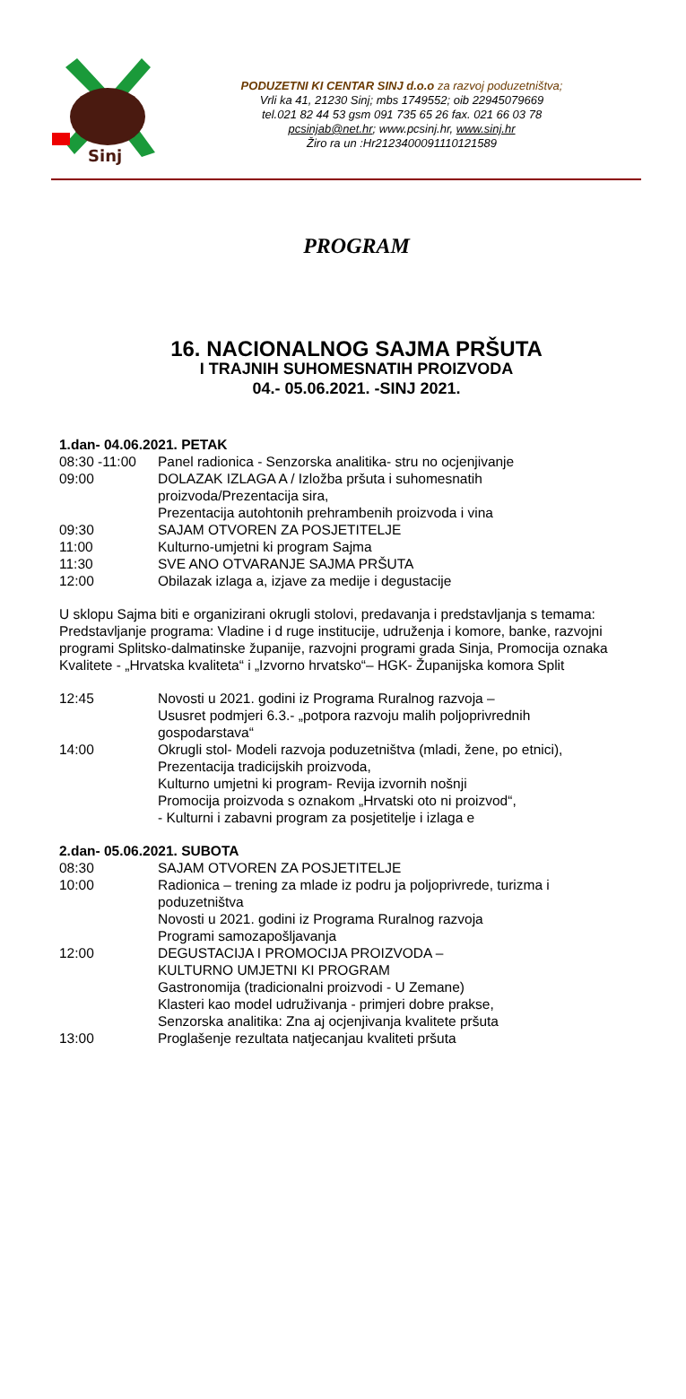Sinj
PODUZETNI KI CENTAR SINJ d.o.o za razvoj poduzetništva;
Vrli ka 41, 21230 Sinj; mbs 1749552; oib 22945079669
tel.021 82 44 53 gsm 091 735 65 26 fax. 021 66 03 78
pcsinjab@net.hr; www.pcsinj.hr, www.sinj.hr
Žiro ra un :Hr2123400091110121589
PROGRAM
16. NACIONALNOG SAJMA PRŠUTA
I TRAJNIH SUHOMESNATIH PROIZVODA
04.- 05.06.2021. -SINJ 2021.
1.dan- 04.06.2021. PETAK
08:30 -11:00 Panel radionica - Senzorska analitika- stru no ocjenjivanje
09:00 DOLAZAK IZLAGA A / Izložba pršuta i suhomesnatih proizvoda/Prezentacija sira,
Prezentacija autohtonih prehrambenih proizvoda i vina
09:30 SAJAM OTVOREN ZA POSJETITELJE
11:00 Kulturno-umjetni ki program Sajma
11:30 SVE ANO OTVARANJE SAJMA PRŠUTA
12:00 Obilazak izlaga a, izjave za medije i degustacije
U sklopu Sajma biti e organizirani okrugli stolovi, predavanja i predstavljanja s temama:
Predstavljanje programa: Vladine i d ruge institucije, udruženja i komore, banke, razvojni programi Splitsko-dalmatinske županije, razvojni programi grada Sinja, Promocija oznaka Kvalitete - „Hrvatska kvaliteta“ i „Izvorno hrvatsko“– HGK- Županijska komora Split
12:45 Novosti u 2021. godini iz Programa Ruralnog razvoja –
Ususret podmjeri 6.3.- „potpora razvoju malih poljoprivrednih gospodarstava“
14:00 Okrugli stol- Modeli razvoja poduzetništva (mladi, žene, po etnici),
Prezentacija tradicijskih proizvoda,
Kulturno umjetni ki program- Revija izvornih nošnji
Promocija proizvoda s oznakom „Hrvatski oto ni proizvod“,
- Kulturni i zabavni program za posjetitelje i izlaga e
2.dan- 05.06.2021. SUBOTA
08:30 SAJAM OTVOREN ZA POSJETITELJE
10:00 Radionica – trening za mlade iz podru ja poljoprivrede, turizma i poduzetništva
Novosti u 2021. godini iz Programa Ruralnog razvoja
Programi samozapošljavanja
12:00 DEGUSTACIJA I PROMOCIJA PROIZVODA –
KULTURNO UMJETNI KI PROGRAM
Gastronomija (tradicionalni proizvodi - U Zemane)
Klasteri kao model udruživanja - primjeri dobre prakse,
Senzorska analitika: Zna aj ocjenjivanja kvalitete pršuta
13:00 Proglašenje rezultata natjecanjau kvaliteti pršuta